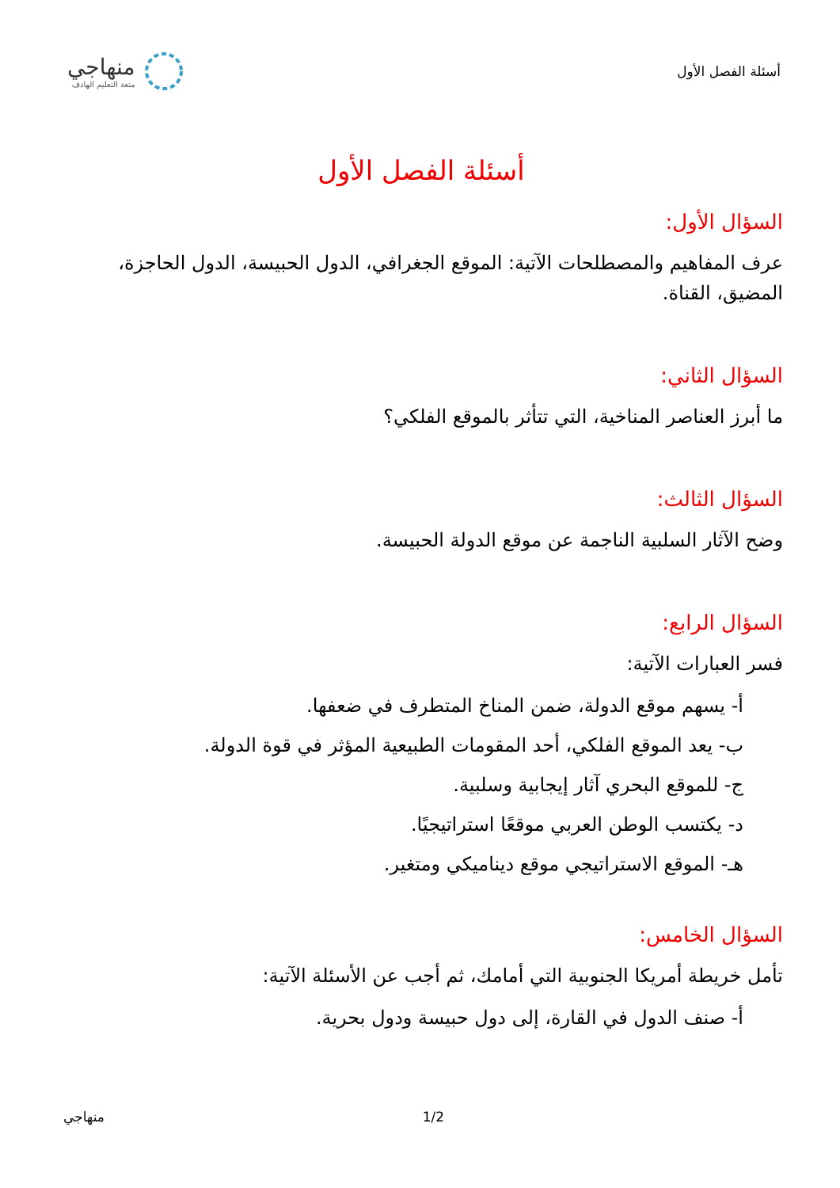أسئلة الفصل الأول
منهاجي
متعة التعليم الهادف
أسئلة الفصل الأول
السؤال الأول:
عرف المفاهيم والمصطلحات الآتية: الموقع الجغرافي، الدول الحبيسة، الدول الحاجزة، المضيق، القناة.
السؤال الثاني:
ما أبرز العناصر المناخية، التي تتأثر بالموقع الفلكي؟
السؤال الثالث:
وضح الآثار السلبية الناجمة عن موقع الدولة الحبيسة.
السؤال الرابع:
فسر العبارات الآتية:
أ- يسهم موقع الدولة، ضمن المناخ المتطرف في ضعفها.
ب- يعد الموقع الفلكي، أحد المقومات الطبيعية المؤثر في قوة الدولة.
ج- للموقع البحري آثار إيجابية وسلبية.
د- يكتسب الوطن العربي موقعًا استراتيجيًا.
هـ- الموقع الاستراتيجي موقع ديناميكي ومتغير.
السؤال الخامس:
تأمل خريطة أمريكا الجنوبية التي أمامك، ثم أجب عن الأسئلة الآتية:
أ- صنف الدول في القارة، إلى دول حبيسة ودول بحرية.
منهاجي 1/2